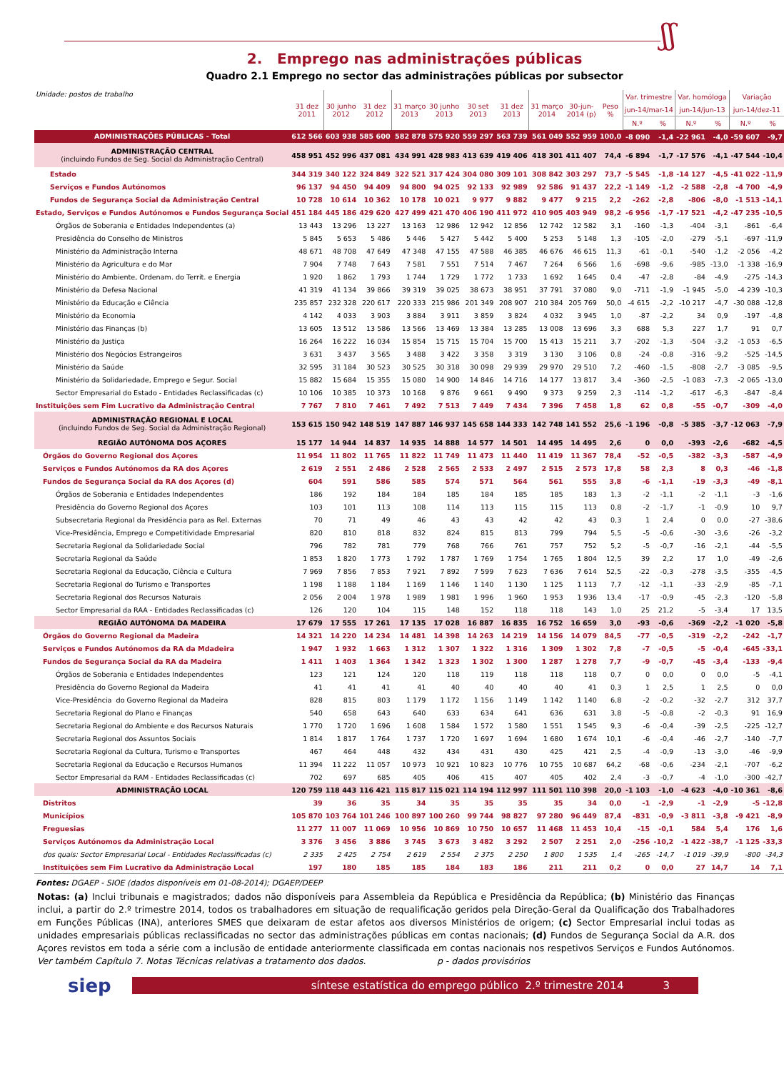ʃʃ
2. Emprego nas administrações públicas
Quadro 2.1 Emprego no sector das administrações públicas por subsector
| Unidade: postos de trabalho | 31 dez 2011 | 30 junho 2012 | 31 dez 2012 | 31 março 2013 | 30 junho 2013 | 30 set 2013 | 31 dez 2013 | 31 março 2014 | 30-jun- 2014 (p) | Peso % | Var. trimestre | | Var. homóloga | | Variação | |
| | | | | | | | | | | | jun-14/mar-14 | | jun-14/jun-13 | | jun-14/dez-11 | |
| | | | | | | | | | | | N.º | % | N.º | % | N.º | % |
| ADMINISTRAÇÕES PÚBLICAS - Total | 612 566 | 603 938 | 585 600 | 582 878 | 575 920 | 559 297 | 563 739 | 561 049 | 552 959 | 100,0 | -8 090 | -1,4 | -22 961 | -4,0 | -59 607 | -9,7 |
| ADMINISTRAÇÃO CENTRAL (incluindo Fundos de Seg. Social da Administração Central) | 458 951 | 452 996 | 437 081 | 434 991 | 428 983 | 413 639 | 419 406 | 418 301 | 411 407 | 74,4 | -6 894 | -1,7 | -17 576 | -4,1 | -47 544 | -10,4 |
| Estado | 344 319 | 340 122 | 324 849 | 322 521 | 317 424 | 304 080 | 309 101 | 308 842 | 303 297 | 73,7 | -5 545 | -1,8 | -14 127 | -4,5 | -41 022 | -11,9 |
| Serviços e Fundos Autónomos | 96 137 | 94 450 | 94 409 | 94 800 | 94 025 | 92 133 | 92 989 | 92 586 | 91 437 | 22,2 | -1 149 | -1,2 | -2 588 | -2,8 | -4 700 | -4,9 |
| Fundos de Segurança Social da Administração Central | 10 728 | 10 614 | 10 362 | 10 178 | 10 021 | 9 977 | 9 882 | 9 477 | 9 215 | 2,2 | -262 | -2,8 | -806 | -8,0 | -1 513 | -14,1 |
| Estado, Serviços e Fundos Autónomos e Fundos Segurança Social | 451 184 | 445 186 | 429 620 | 427 499 | 421 470 | 406 190 | 411 972 | 410 905 | 403 949 | 98,2 | -6 956 | -1,7 | -17 521 | -4,2 | -47 235 | -10,5 |
| Órgãos de Soberania e Entidades Independentes (a) | 13 443 | 13 296 | 13 227 | 13 163 | 12 986 | 12 942 | 12 856 | 12 742 | 12 582 | 3,1 | -160 | -1,3 | -404 | -3,1 | -861 | -6,4 |
| Presidência do Conselho de Ministros | 5 845 | 5 653 | 5 486 | 5 446 | 5 427 | 5 442 | 5 400 | 5 253 | 5 148 | 1,3 | -105 | -2,0 | -279 | -5,1 | -697 | -11,9 |
| Ministério da Administração Interna | 48 671 | 48 708 | 47 649 | 47 348 | 47 155 | 47 588 | 46 385 | 46 676 | 46 615 | 11,3 | -61 | -0,1 | -540 | -1,2 | -2 056 | -4,2 |
| Ministério da Agricultura e do Mar | 7 904 | 7 748 | 7 643 | 7 581 | 7 551 | 7 514 | 7 467 | 7 264 | 6 566 | 1,6 | -698 | -9,6 | -985 | -13,0 | -1 338 | -16,9 |
| Ministério do Ambiente, Ordenam. do Territ. e Energia | 1 920 | 1 862 | 1 793 | 1 744 | 1 729 | 1 772 | 1 733 | 1 692 | 1 645 | 0,4 | -47 | -2,8 | -84 | -4,9 | -275 | -14,3 |
| Ministério da Defesa Nacional | 41 319 | 41 134 | 39 866 | 39 319 | 39 025 | 38 673 | 38 951 | 37 791 | 37 080 | 9,0 | -711 | -1,9 | -1 945 | -5,0 | -4 239 | -10,3 |
| Ministério da Educação e Ciência | 235 857 | 232 328 | 220 617 | 220 333 | 215 986 | 201 349 | 208 907 | 210 384 | 205 769 | 50,0 | -4 615 | -2,2 | -10 217 | -4,7 | -30 088 | -12,8 |
| Ministério da Economia | 4 142 | 4 033 | 3 903 | 3 884 | 3 911 | 3 859 | 3 824 | 4 032 | 3 945 | 1,0 | -87 | -2,2 | 34 | 0,9 | -197 | -4,8 |
| Ministério das Finanças (b) | 13 605 | 13 512 | 13 586 | 13 566 | 13 469 | 13 384 | 13 285 | 13 008 | 13 696 | 3,3 | 688 | 5,3 | 227 | 1,7 | 91 | 0,7 |
| Ministério da Justiça | 16 264 | 16 222 | 16 034 | 15 854 | 15 715 | 15 704 | 15 700 | 15 413 | 15 211 | 3,7 | -202 | -1,3 | -504 | -3,2 | -1 053 | -6,5 |
| Ministério dos Negócios Estrangeiros | 3 631 | 3 437 | 3 565 | 3 488 | 3 422 | 3 358 | 3 319 | 3 130 | 3 106 | 0,8 | -24 | -0,8 | -316 | -9,2 | -525 | -14,5 |
| Ministério da Saúde | 32 595 | 31 184 | 30 523 | 30 525 | 30 318 | 30 098 | 29 939 | 29 970 | 29 510 | 7,2 | -460 | -1,5 | -808 | -2,7 | -3 085 | -9,5 |
| Ministério da Solidariedade, Emprego e Segur. Social | 15 882 | 15 684 | 15 355 | 15 080 | 14 900 | 14 846 | 14 716 | 14 177 | 13 817 | 3,4 | -360 | -2,5 | -1 083 | -7,3 | -2 065 | -13,0 |
| Sector Empresarial do Estado - Entidades Reclassificadas (c) | 10 106 | 10 385 | 10 373 | 10 168 | 9 876 | 9 661 | 9 490 | 9 373 | 9 259 | 2,3 | -114 | -1,2 | -617 | -6,3 | -847 | -8,4 |
| Instituições sem Fim Lucrativo da Administração Central | 7 767 | 7 810 | 7 461 | 7 492 | 7 513 | 7 449 | 7 434 | 7 396 | 7 458 | 1,8 | 62 | 0,8 | -55 | -0,7 | -309 | -4,0 |
| ADMINISTRAÇÃO REGIONAL E LOCAL (incluindo Fundos de Seg. Social da Administração Regional) | 153 615 | 150 942 | 148 519 | 147 887 | 146 937 | 145 658 | 144 333 | 142 748 | 141 552 | 25,6 | -1 196 | -0,8 | -5 385 | -3,7 | -12 063 | -7,9 |
| REGIÃO AUTÓNOMA DOS AÇORES | 15 177 | 14 944 | 14 837 | 14 935 | 14 888 | 14 577 | 14 501 | 14 495 | 14 495 | 2,6 | 0 | 0,0 | -393 | -2,6 | -682 | -4,5 |
| Órgãos do Governo Regional dos Açores | 11 954 | 11 802 | 11 765 | 11 822 | 11 749 | 11 473 | 11 440 | 11 419 | 11 367 | 78,4 | -52 | -0,5 | -382 | -3,3 | -587 | -4,9 |
| Serviços e Fundos Autónomos da RA dos Açores | 2 619 | 2 551 | 2 486 | 2 528 | 2 565 | 2 533 | 2 497 | 2 515 | 2 573 | 17,8 | 58 | 2,3 | 8 | 0,3 | -46 | -1,8 |
| Fundos de Segurança Social da RA dos Açores (d) | 604 | 591 | 586 | 585 | 574 | 571 | 564 | 561 | 555 | 3,8 | -6 | -1,1 | -19 | -3,3 | -49 | -8,1 |
| Órgãos de Soberania e Entidades Independentes | 186 | 192 | 184 | 184 | 185 | 184 | 185 | 185 | 183 | 1,3 | -2 | -1,1 | -2 | -1,1 | -3 | -1,6 |
| Presidência do Governo Regional dos Açores | 103 | 101 | 113 | 108 | 114 | 113 | 115 | 115 | 113 | 0,8 | -2 | -1,7 | -1 | -0,9 | 10 | 9,7 |
| Subsecretaria Regional da Presidência para as Rel. Externas | 70 | 71 | 49 | 46 | 43 | 43 | 42 | 42 | 43 | 0,3 | 1 | 2,4 | 0 | 0,0 | -27 | -38,6 |
| Vice-Presidência, Emprego e Competitividade Empresarial | 820 | 810 | 818 | 832 | 824 | 815 | 813 | 799 | 794 | 5,5 | -5 | -0,6 | -30 | -3,6 | -26 | -3,2 |
| Secretaria Regional da Solidariedade Social | 796 | 782 | 781 | 779 | 768 | 766 | 761 | 757 | 752 | 5,2 | -5 | -0,7 | -16 | -2,1 | -44 | -5,5 |
| Secretaria Regional da Saúde | 1 853 | 1 820 | 1 773 | 1 792 | 1 787 | 1 769 | 1 754 | 1 765 | 1 804 | 12,5 | 39 | 2,2 | 17 | 1,0 | -49 | -2,6 |
| Secretaria Regional da Educação, Ciência e Cultura | 7 969 | 7 856 | 7 853 | 7 921 | 7 892 | 7 599 | 7 623 | 7 636 | 7 614 | 52,5 | -22 | -0,3 | -278 | -3,5 | -355 | -4,5 |
| Secretaria Regional do Turismo e Transportes | 1 198 | 1 188 | 1 184 | 1 169 | 1 146 | 1 140 | 1 130 | 1 125 | 1 113 | 7,7 | -12 | -1,1 | -33 | -2,9 | -85 | -7,1 |
| Secretaria Regional dos Recursos Naturais | 2 056 | 2 004 | 1 978 | 1 989 | 1 981 | 1 996 | 1 960 | 1 953 | 1 936 | 13,4 | -17 | -0,9 | -45 | -2,3 | -120 | -5,8 |
| Sector Empresarial da RAA - Entidades Reclassificadas (c) | 126 | 120 | 104 | 115 | 148 | 152 | 118 | 118 | 143 | 1,0 | 25 | 21,2 | -5 | -3,4 | 17 | 13,5 |
| REGIÃO AUTÓNOMA DA MADEIRA | 17 679 | 17 555 | 17 261 | 17 135 | 17 028 | 16 887 | 16 835 | 16 752 | 16 659 | 3,0 | -93 | -0,6 | -369 | -2,2 | -1 020 | -5,8 |
| Órgãos do Governo Regional da Madeira | 14 321 | 14 220 | 14 234 | 14 481 | 14 398 | 14 263 | 14 219 | 14 156 | 14 079 | 84,5 | -77 | -0,5 | -319 | -2,2 | -242 | -1,7 |
| Serviços e Fundos Autónomos da RA da Mdadeira | 1 947 | 1 932 | 1 663 | 1 312 | 1 307 | 1 322 | 1 316 | 1 309 | 1 302 | 7,8 | -7 | -0,5 | -5 | -0,4 | -645 | -33,1 |
| Fundos de Segurança Social da RA da Madeira | 1 411 | 1 403 | 1 364 | 1 342 | 1 323 | 1 302 | 1 300 | 1 287 | 1 278 | 7,7 | -9 | -0,7 | -45 | -3,4 | -133 | -9,4 |
| Órgãos de Soberania e Entidades Independentes | 123 | 121 | 124 | 120 | 118 | 119 | 118 | 118 | 118 | 0,7 | 0 | 0,0 | 0 | 0,0 | -5 | -4,1 |
| Presidência do Governo Regional da Madeira | 41 | 41 | 41 | 41 | 40 | 40 | 40 | 40 | 41 | 0,3 | 1 | 2,5 | 1 | 2,5 | 0 | 0,0 |
| Vice-Presidência do Governo Regional da Madeira | 828 | 815 | 803 | 1 179 | 1 172 | 1 156 | 1 149 | 1 142 | 1 140 | 6,8 | -2 | -0,2 | -32 | -2,7 | 312 | 37,7 |
| Secretaria Regional do Plano e Finanças | 540 | 658 | 643 | 640 | 633 | 634 | 641 | 636 | 631 | 3,8 | -5 | -0,8 | -2 | -0,3 | 91 | 16,9 |
| Secretaria Regional do Ambiente e dos Recursos Naturais | 1 770 | 1 720 | 1 696 | 1 608 | 1 584 | 1 572 | 1 580 | 1 551 | 1 545 | 9,3 | -6 | -0,4 | -39 | -2,5 | -225 | -12,7 |
| Secretaria Regional dos Assuntos Sociais | 1 814 | 1 817 | 1 764 | 1 737 | 1 720 | 1 697 | 1 694 | 1 680 | 1 674 | 10,1 | -6 | -0,4 | -46 | -2,7 | -140 | -7,7 |
| Secretaria Regional da Cultura, Turismo e Transportes | 467 | 464 | 448 | 432 | 434 | 431 | 430 | 425 | 421 | 2,5 | -4 | -0,9 | -13 | -3,0 | -46 | -9,9 |
| Secretaria Regional da Educação e Recursos Humanos | 11 394 | 11 222 | 11 057 | 10 973 | 10 921 | 10 823 | 10 776 | 10 755 | 10 687 | 64,2 | -68 | -0,6 | -234 | -2,1 | -707 | -6,2 |
| Sector Empresarial da RAM - Entidades Reclassificadas (c) | 702 | 697 | 685 | 405 | 406 | 415 | 407 | 405 | 402 | 2,4 | -3 | -0,7 | -4 | -1,0 | -300 | -42,7 |
| ADMINISTRAÇÃO LOCAL | 120 759 | 118 443 | 116 421 | 115 817 | 115 021 | 114 194 | 112 997 | 111 501 | 110 398 | 20,0 | -1 103 | -1,0 | -4 623 | -4,0 | -10 361 | -8,6 |
| Distritos | 39 | 36 | 35 | 34 | 35 | 35 | 35 | 35 | 34 | 0,0 | -1 | -2,9 | -1 | -2,9 | -5 | -12,8 |
| Municípios | 105 870 | 103 764 | 101 246 | 100 897 | 100 260 | 99 744 | 98 827 | 97 280 | 96 449 | 87,4 | -831 | -0,9 | -3 811 | -3,8 | -9 421 | -8,9 |
| Freguesias | 11 277 | 11 007 | 11 069 | 10 956 | 10 869 | 10 750 | 10 657 | 11 468 | 11 453 | 10,4 | -15 | -0,1 | 584 | 5,4 | 176 | 1,6 |
| Serviços Autónomos da Administração Local | 3 376 | 3 456 | 3 886 | 3 745 | 3 673 | 3 482 | 3 292 | 2 507 | 2 251 | 2,0 | -256 | -10,2 | -1 422 | -38,7 | -1 125 | -33,3 |
| dos quais: Sector Empresarial Local - Entidades Reclassificadas (c) | 2 335 | 2 425 | 2 754 | 2 619 | 2 554 | 2 375 | 2 250 | 1 800 | 1 535 | 1,4 | -265 | -14,7 | -1 019 | -39,9 | -800 | -34,3 |
| Instituições sem Fim Lucrativo da Administração Local | 197 | 180 | 185 | 185 | 184 | 183 | 186 | 211 | 211 | 0,2 | 0 | 0,0 | 27 | 14,7 | 14 | 7,1 |
Fontes: DGAEP - SIOE (dados disponíveis em 01-08-2014); DGAEP/DEEP
Notas: (a) Inclui tribunais e magistrados; dados não disponíveis para Assembleia da República e Presidência da República; (b) Ministério das Finanças inclui, a partir do 2.º trimestre 2014, todos os trabalhadores em situação de requalificação geridos pela Direção-Geral da Qualificação dos Trabalhadores em Funções Públicas (INA), anteriores SMES que deixaram de estar afetos aos diversos Ministérios de origem; (c) Sector Empresarial inclui todas as unidades empresariais públicas reclassificadas no sector das administrações públicas em contas nacionais; (d) Fundos de Segurança Social da A.R. dos Açores revistos em toda a série com a inclusão de entidade anteriormente classificada em contas nacionais nos respetivos Serviços e Fundos Autónomos. Ver também Capítulo 7. Notas Técnicas relativas a tratamento dos dados. p - dados provisórios
siep
síntese estatística do emprego público 2.º trimestre 2014 3